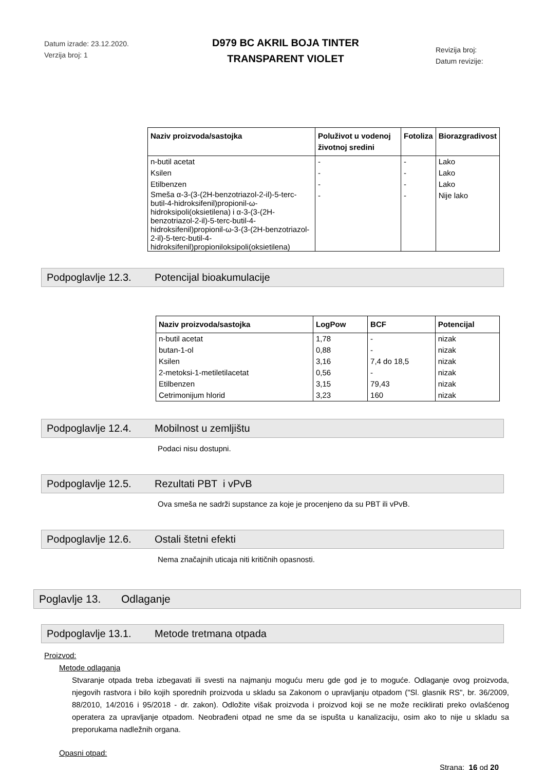Datum izrade: 23.12.2020.
Verzija broj: 1
D979 BC AKRIL BOJA TINTER
TRANSPARENT VIOLET
Revizija broj:
Datum revizije:
| Naziv proizvoda/sastojka | Poluživot u vodenoj životnoj sredini | Fotoliza | Biorazgradivost |
| --- | --- | --- | --- |
| n-butil acetat Ksilen Etilbenzen Smeša α-3-(3-(2H-benzotriazol-2-il)-5-terc-butil-4-hidroksifenil)propionil-ω-hidroksipoli(oksietilena) i α-3-(3-(2H-benzotriazol-2-il)-5-terc-butil-4-hidroksifenil)propionil-ω-3-(3-(2H-benzotriazol-2-il)-5-terc-butil-4-hidroksifenil)propioniloksipoli(oksietilena) | - - - - | - - - - | Lako Lako Lako Nije lako |
Podpoglavlje 12.3. Potencijal bioakumulacije
| Naziv proizvoda/sastojka | LogPow | BCF | Potencijal |
| --- | --- | --- | --- |
| n-butil acetat butan-1-ol Ksilen 2-metoksi-1-metiletilacetat Etilbenzen Cetrimonijum hlorid | 1,78 0,88 3,16 0,56 3,15 3,23 | - - 7,4 do 18,5 - 79,43 160 | nizak nizak nizak nizak nizak nizak |
Podpoglavlje 12.4. Mobilnost u zemljištu
Podaci nisu dostupni.
Podpoglavlje 12.5. Rezultati PBT i vPvB
Ova smeša ne sadrži supstance za koje je procenjeno da su PBT ili vPvB.
Podpoglavlje 12.6. Ostali štetni efekti
Nema značajnih uticaja niti kritičnih opasnosti.
Poglavlje 13. Odlaganje
Podpoglavlje 13.1. Metode tretmana otpada
Proizvod:
Metode odlaganja
Stvaranje otpada treba izbegavati ili svesti na najmanju moguću meru gde god je to moguće. Odlaganje ovog proizvoda, njegovih rastvora i bilo kojih sporednih proizvoda u skladu sa Zakonom o upravljanju otpadom ("Sl. glasnik RS", br. 36/2009, 88/2010, 14/2016 i 95/2018 - dr. zakon). Odložite višak proizvoda i proizvod koji se ne može reciklirati preko ovlašćenog operatera za upravljanje otpadom. Neobrađeni otpad ne sme da se ispušta u kanalizaciju, osim ako to nije u skladu sa preporukama nadležnih organa.
Opasni otpad:
Strana: 16 od 20